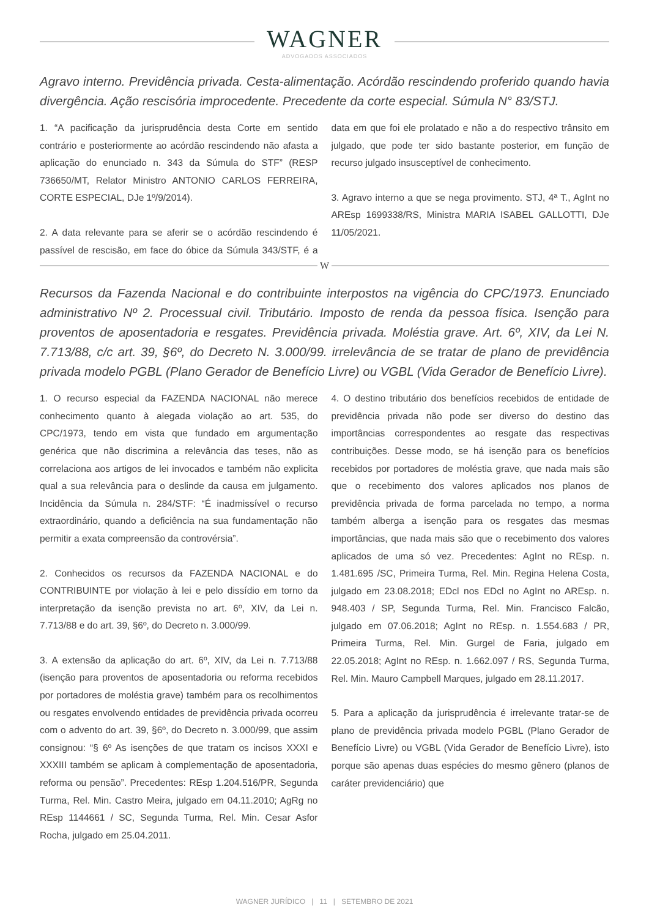WAGNER
ADVOGADOS ASSOCIADOS
Agravo interno. Previdência privada. Cesta-alimentação. Acórdão rescindendo proferido quando havia divergência. Ação rescisória improcedente. Precedente da corte especial. Súmula N° 83/STJ.
1. “A pacificação da jurisprudência desta Corte em sentido contrário e posteriormente ao acórdão rescindendo não afasta a aplicação do enunciado n. 343 da Súmula do STF” (RESP 736650/MT, Relator Ministro ANTONIO CARLOS FERREIRA, CORTE ESPECIAL, DJe 1º/9/2014).
2. A data relevante para se aferir se o acórdão rescindendo é passível de rescisão, em face do óbice da Súmula 343/STF, é a data em que foi ele prolatado e não a do respectivo trânsito em julgado, que pode ter sido bastante posterior, em função de recurso julgado insusceptível de conhecimento.
3. Agravo interno a que se nega provimento. STJ, 4ª T., AgInt no AREsp 1699338/RS, Ministra MARIA ISABEL GALLOTTI, DJe 11/05/2021.
W
Recursos da Fazenda Nacional e do contribuinte interpostos na vigência do CPC/1973. Enunciado administrativo Nº 2. Processual civil. Tributário. Imposto de renda da pessoa física. Isenção para proventos de aposentadoria e resgates. Previdência privada. Moléstia grave. Art. 6º, XIV, da Lei N. 7.713/88, c/c art. 39, §6º, do Decreto N. 3.000/99. irrelevância de se tratar de plano de previdência privada modelo PGBL (Plano Gerador de Benefício Livre) ou VGBL (Vida Gerador de Benefício Livre).
1. O recurso especial da FAZENDA NACIONAL não merece conhecimento quanto à alegada violação ao art. 535, do CPC/1973, tendo em vista que fundado em argumentação genérica que não discrimina a relevância das teses, não as correlaciona aos artigos de lei invocados e também não explicita qual a sua relevância para o deslinde da causa em julgamento. Incidência da Súmula n. 284/STF: “É inadmissível o recurso extraordinário, quando a deficiência na sua fundamentação não permitir a exata compreensão da controvérsia”.
2. Conhecidos os recursos da FAZENDA NACIONAL e do CONTRIBUINTE por violação à lei e pelo dissídio em torno da interpretação da isenção prevista no art. 6º, XIV, da Lei n. 7.713/88 e do art. 39, §6º, do Decreto n. 3.000/99.
3. A extensão da aplicação do art. 6º, XIV, da Lei n. 7.713/88 (isenção para proventos de aposentadoria ou reforma recebidos por portadores de moléstia grave) também para os recolhimentos ou resgates envolvendo entidades de previdência privada ocorreu com o advento do art. 39, §6º, do Decreto n. 3.000/99, que assim consignou: “§ 6º As isenções de que tratam os incisos XXXI e XXXIII também se aplicam à complementação de aposentadoria, reforma ou pensão”. Precedentes: REsp 1.204.516/PR, Segunda Turma, Rel. Min. Castro Meira, julgado em 04.11.2010; AgRg no REsp 1144661 / SC, Segunda Turma, Rel. Min. Cesar Asfor Rocha, julgado em 25.04.2011.
4. O destino tributário dos benefícios recebidos de entidade de previdência privada não pode ser diverso do destino das importâncias correspondentes ao resgate das respectivas contribuições. Desse modo, se há isenção para os benefícios recebidos por portadores de moléstia grave, que nada mais são que o recebimento dos valores aplicados nos planos de previdência privada de forma parcelada no tempo, a norma também alberga a isenção para os resgates das mesmas importâncias, que nada mais são que o recebimento dos valores aplicados de uma só vez. Precedentes: AgInt no REsp. n. 1.481.695 /SC, Primeira Turma, Rel. Min. Regina Helena Costa, julgado em 23.08.2018; EDcl nos EDcl no AgInt no AREsp. n. 948.403 / SP, Segunda Turma, Rel. Min. Francisco Falcão, julgado em 07.06.2018; AgInt no REsp. n. 1.554.683 / PR, Primeira Turma, Rel. Min. Gurgel de Faria, julgado em 22.05.2018; AgInt no REsp. n. 1.662.097 / RS, Segunda Turma, Rel. Min. Mauro Campbell Marques, julgado em 28.11.2017.
5. Para a aplicação da jurisprudência é irrelevante tratar-se de plano de previdência privada modelo PGBL (Plano Gerador de Benefício Livre) ou VGBL (Vida Gerador de Benefício Livre), isto porque são apenas duas espécies do mesmo gênero (planos de caráter previdenciário) que
WAGNER JURÍDICO | 11 | SETEMBRO DE 2021